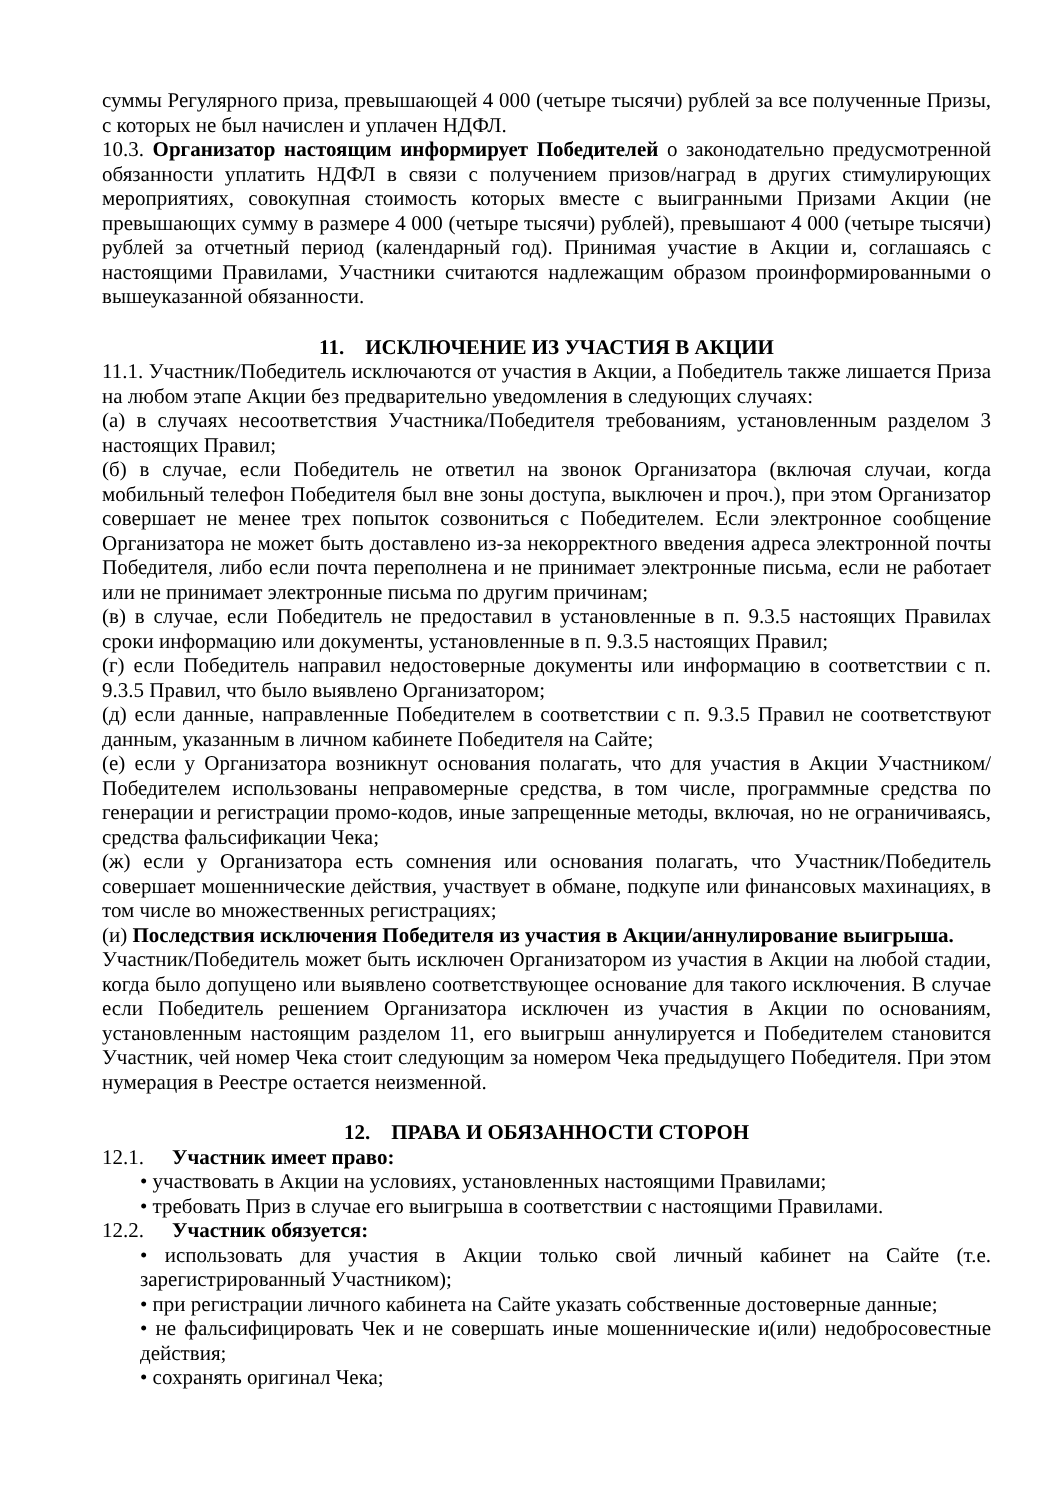суммы Регулярного приза, превышающей 4 000 (четыре тысячи) рублей за все полученные Призы, с которых не был начислен и уплачен НДФЛ.
10.3. Организатор настоящим информирует Победителей о законодательно предусмотренной обязанности уплатить НДФЛ в связи с получением призов/наград в других стимулирующих мероприятиях, совокупная стоимость которых вместе с выигранными Призами Акции (не превышающих сумму в размере 4 000 (четыре тысячи) рублей), превышают 4 000 (четыре тысячи) рублей за отчетный период (календарный год). Принимая участие в Акции и, соглашаясь с настоящими Правилами, Участники считаются надлежащим образом проинформированными о вышеуказанной обязанности.
11. ИСКЛЮЧЕНИЕ ИЗ УЧАСТИЯ В АКЦИИ
11.1. Участник/Победитель исключаются от участия в Акции, а Победитель также лишается Приза на любом этапе Акции без предварительно уведомления в следующих случаях:
(а) в случаях несоответствия Участника/Победителя требованиям, установленным разделом 3 настоящих Правил;
(б) в случае, если Победитель не ответил на звонок Организатора (включая случаи, когда мобильный телефон Победителя был вне зоны доступа, выключен и проч.), при этом Организатор совершает не менее трех попыток созвониться с Победителем. Если электронное сообщение Организатора не может быть доставлено из-за некорректного введения адреса электронной почты Победителя, либо если почта переполнена и не принимает электронные письма, если не работает или не принимает электронные письма по другим причинам;
(в) в случае, если Победитель не предоставил в установленные в п. 9.3.5 настоящих Правилах сроки информацию или документы, установленные в п. 9.3.5 настоящих Правил;
(г) если Победитель направил недостоверные документы или информацию в соответствии с п. 9.3.5 Правил, что было выявлено Организатором;
(д) если данные, направленные Победителем в соответствии с п. 9.3.5 Правил не соответствуют данным, указанным в личном кабинете Победителя на Сайте;
(е) если у Организатора возникнут основания полагать, что для участия в Акции Участником/Победителем использованы неправомерные средства, в том числе, программные средства по генерации и регистрации промо-кодов, иные запрещенные методы, включая, но не ограничиваясь, средства фальсификации Чека;
(ж) если у Организатора есть сомнения или основания полагать, что Участник/Победитель совершает мошеннические действия, участвует в обмане, подкупе или финансовых махинациях, в том числе во множественных регистрациях;
(и) Последствия исключения Победителя из участия в Акции/аннулирование выигрыша.
Участник/Победитель может быть исключен Организатором из участия в Акции на любой стадии, когда было допущено или выявлено соответствующее основание для такого исключения. В случае если Победитель решением Организатора исключен из участия в Акции по основаниям, установленным настоящим разделом 11, его выигрыш аннулируется и Победителем становится Участник, чей номер Чека стоит следующим за номером Чека предыдущего Победителя. При этом нумерация в Реестре остается неизменной.
12. ПРАВА И ОБЯЗАННОСТИ СТОРОН
12.1. Участник имеет право:
• участвовать в Акции на условиях, установленных настоящими Правилами;
• требовать Приз в случае его выигрыша в соответствии с настоящими Правилами.
12.2. Участник обязуется:
• использовать для участия в Акции только свой личный кабинет на Сайте (т.е. зарегистрированный Участником);
• при регистрации личного кабинета на Сайте указать собственные достоверные данные;
• не фальсифицировать Чек и не совершать иные мошеннические и(или) недобросовестные действия;
• сохранять оригинал Чека;